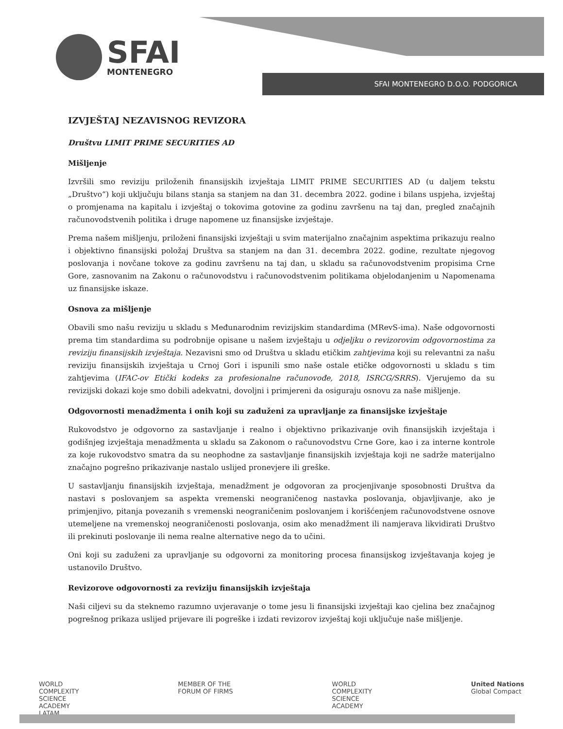SFAI
MONTENEGRO
SFAI MONTENEGRO D.O.O. PODGORICA
IZVJEŠTAJ NEZAVISNOG REVIZORA
Društvu LIMIT PRIME SECURITIES AD
Mišljenje
Izvršili smo reviziju priloženih finansijskih izvještaja LIMIT PRIME SECURITIES AD (u daljem tekstu „Društvo“) koji uključuju bilans stanja sa stanjem na dan 31. decembra 2022. godine i bilans uspjeha, izvještaj o promjenama na kapitalu i izvještaj o tokovima gotovine za godinu završenu na taj dan, pregled značajnih računovodstvenih politika i druge napomene uz finansijske izvještaje.
Prema našem mišljenju, priloženi finansijski izvještaji u svim materijalno značajnim aspektima prikazuju realno i objektivno finansijski položaj Društva sa stanjem na dan 31. decembra 2022. godine, rezultate njegovog poslovanja i novčane tokove za godinu završenu na taj dan, u skladu sa računovodstvenim propisima Crne Gore, zasnovanim na Zakonu o računovodstvu i računovodstvenim politikama objelodanjenim u Napomenama uz finansijske iskaze.
Osnova za mišljenje
Obavili smo našu reviziju u skladu s Međunarodnim revizijskim standardima (MRevS-ima). Naše odgovornosti prema tim standardima su podrobnije opisane u našem izvještaju u odjeljku o revizorovim odgovornostima za reviziju finansijskih izvještaja. Nezavisni smo od Društva u skladu etičkim zahtjevima koji su relevantni za našu reviziju finansijskih izvještaja u Crnoj Gori i ispunili smo naše ostale etičke odgovornosti u skladu s tim zahtjevima (IFAC-ov Etički kodeks za profesionalne računovođe, 2018, ISRCG/SRRS). Vjerujemo da su revizijski dokazi koje smo dobili adekvatni, dovoljni i primjereni da osiguraju osnovu za naše mišljenje.
Odgovornosti menadžmenta i onih koji su zaduženi za upravljanje za finansijske izvještaje
Rukovodstvo je odgovorno za sastavljanje i realno i objektivno prikazivanje ovih finansijskih izvještaja i godišnjeg izvještaja menadžmenta u skladu sa Zakonom o računovodstvu Crne Gore, kao i za interne kontrole za koje rukovodstvo smatra da su neophodne za sastavljanje finansijskih izvještaja koji ne sadrže materijalno značajno pogrešno prikazivanje nastalo uslijed pronevjere ili greške.
U sastavljanju finansijskih izvještaja, menadžment je odgovoran za procjenjivanje sposobnosti Društva da nastavi s poslovanjem sa aspekta vremenski neograničenog nastavka poslovanja, objavljivanje, ako je primjenjivo, pitanja povezanih s vremenski neograničenim poslovanjem i korišćenjem računovodstvene osnove utemeljene na vremenskoj neograničenosti poslovanja, osim ako menadžment ili namjerava likvidirati Društvo ili prekinuti poslovanje ili nema realne alternative nego da to učini.
Oni koji su zaduženi za upravljanje su odgovorni za monitoring procesa finansijskog izvještavanja kojeg je ustanovilo Društvo.
Revizorove odgovornosti za reviziju finansijskih izvještaja
Naši ciljevi su da steknemo razumno uvjeravanje o tome jesu li finansijski izvještaji kao cjelina bez značajnog pogrešnog prikaza uslijed prijevare ili pogreške i izdati revizorov izvještaj koji uključuje naše mišljenje.
WORLD
COMPLEXITY
SCIENCE
ACADEMY
LATAM
MEMBER OF THE
FORUM OF FIRMS
WORLD
COMPLEXITY
SCIENCE
ACADEMY
United Nations
Global Compact